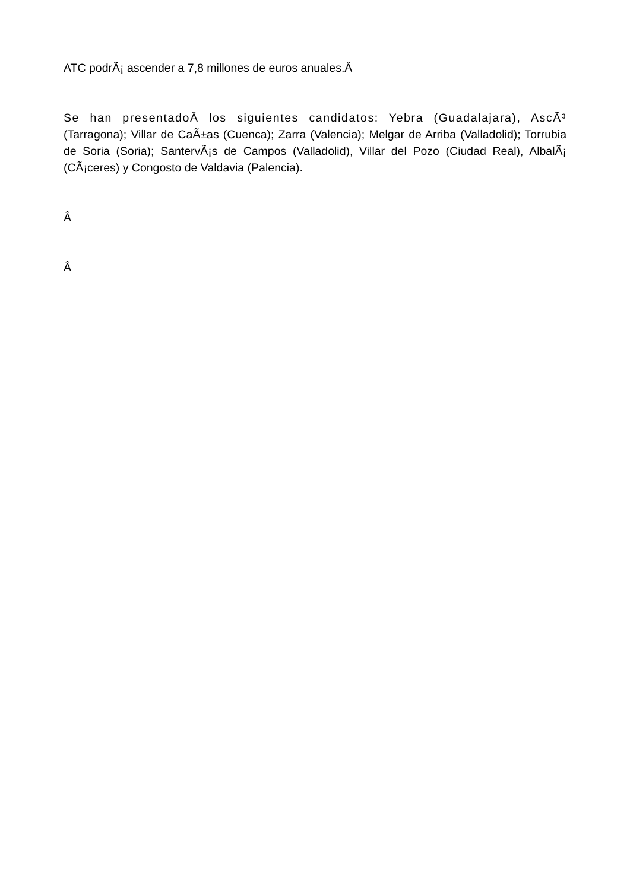ATC podrÃ¡ ascender a 7,8 millones de euros anuales.Â
Se han presentadoÂ los siguientes candidatos: Yebra (Guadalajara), AscÃ³ (Tarragona); Villar de CaÃ±as (Cuenca); Zarra (Valencia); Melgar de Arriba (Valladolid); Torrubia de Soria (Soria); SantervÃ¡s de Campos (Valladolid), Villar del Pozo (Ciudad Real), AlbalÃ¡ (CÃ¡ceres) y Congosto de Valdavia (Palencia).
Â
Â